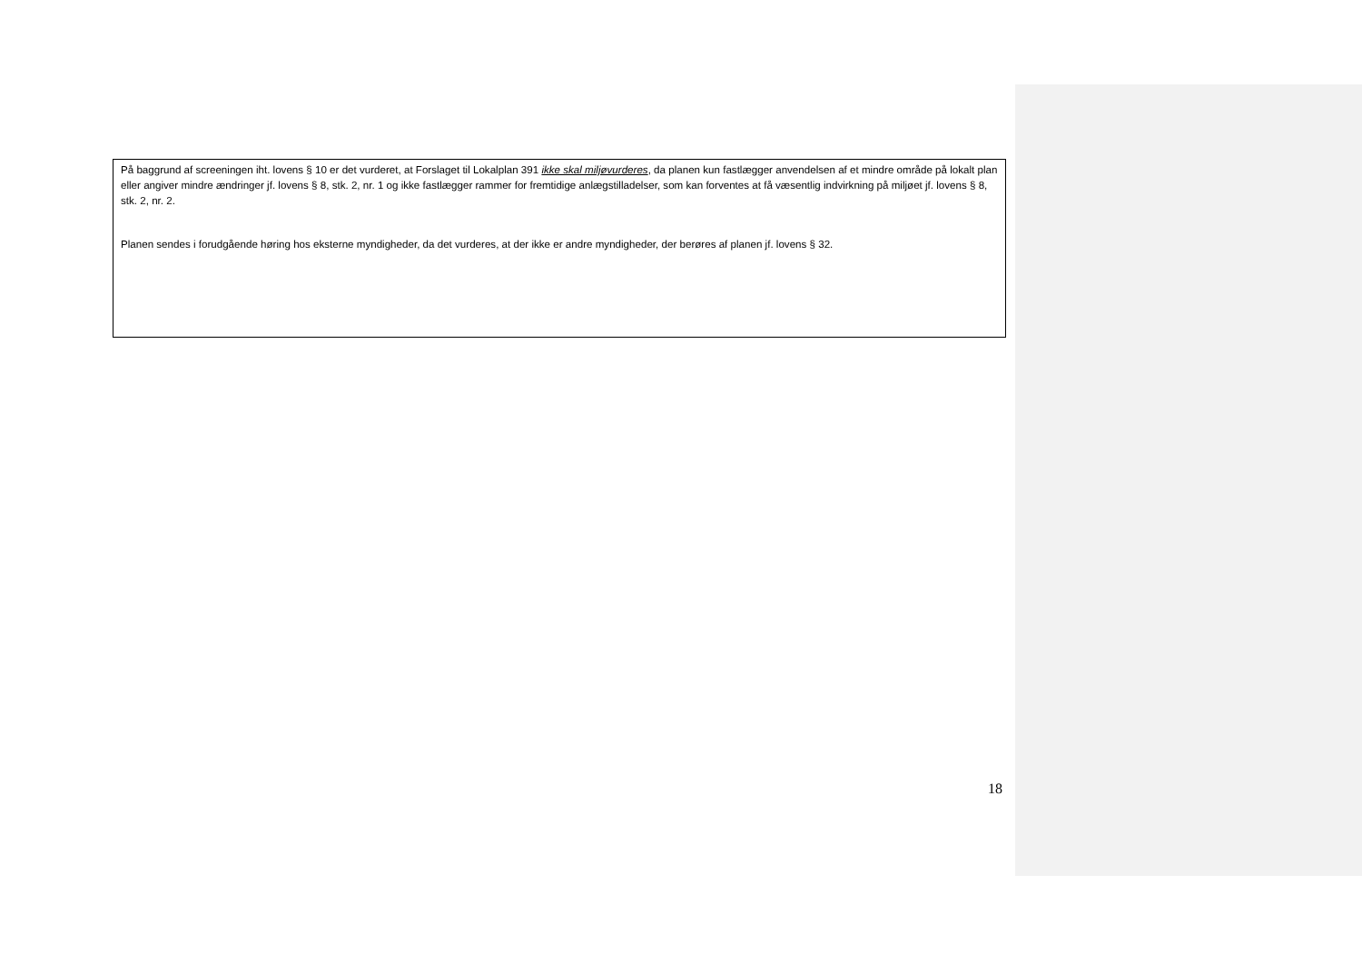På baggrund af screeningen iht. lovens § 10 er det vurderet, at Forslaget til Lokalplan 391 ikke skal miljøvurderes, da planen kun fastlægger anvendelsen af et mindre område på lokalt plan eller angiver mindre ændringer jf. lovens § 8, stk. 2, nr. 1 og ikke fastlægger rammer for fremtidige anlægstilladelser, som kan forventes at få væsentlig indvirkning på miljøet jf. lovens § 8, stk. 2, nr. 2.
Planen sendes i forudgående høring hos eksterne myndigheder, da det vurderes, at der ikke er andre myndigheder, der berøres af planen jf. lovens § 32.
18